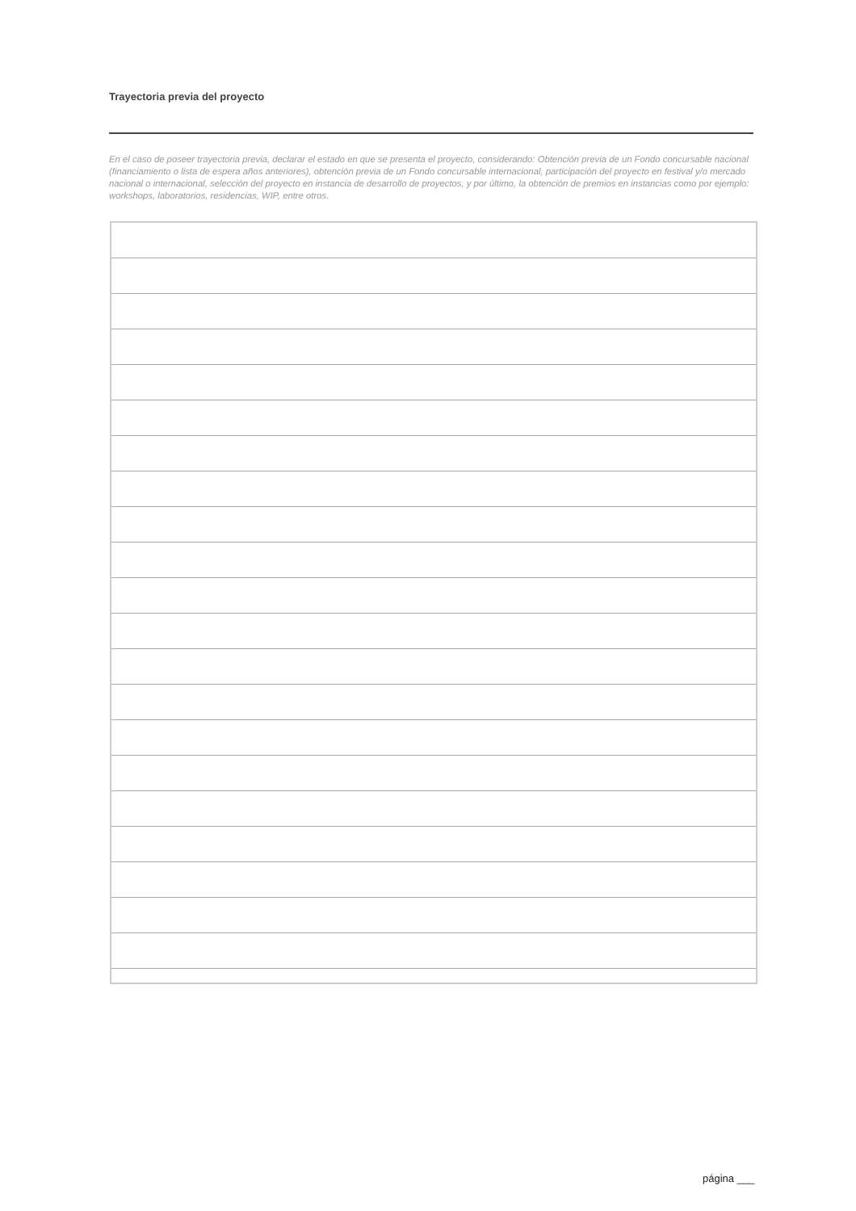Trayectoria previa del proyecto
En el caso de poseer trayectoria previa, declarar el estado en que se presenta el proyecto, considerando: Obtención previa de un Fondo concursable nacional (financiamiento o lista de espera años anteriores), obtención previa de un Fondo concursable internacional, participación del proyecto en festival y/o mercado nacional o internacional, selección del proyecto en instancia de desarrollo de proyectos, y por último, la obtención de premios en instancias como por ejemplo: workshops, laboratorios, residencias, WIP, entre otros.
página ___